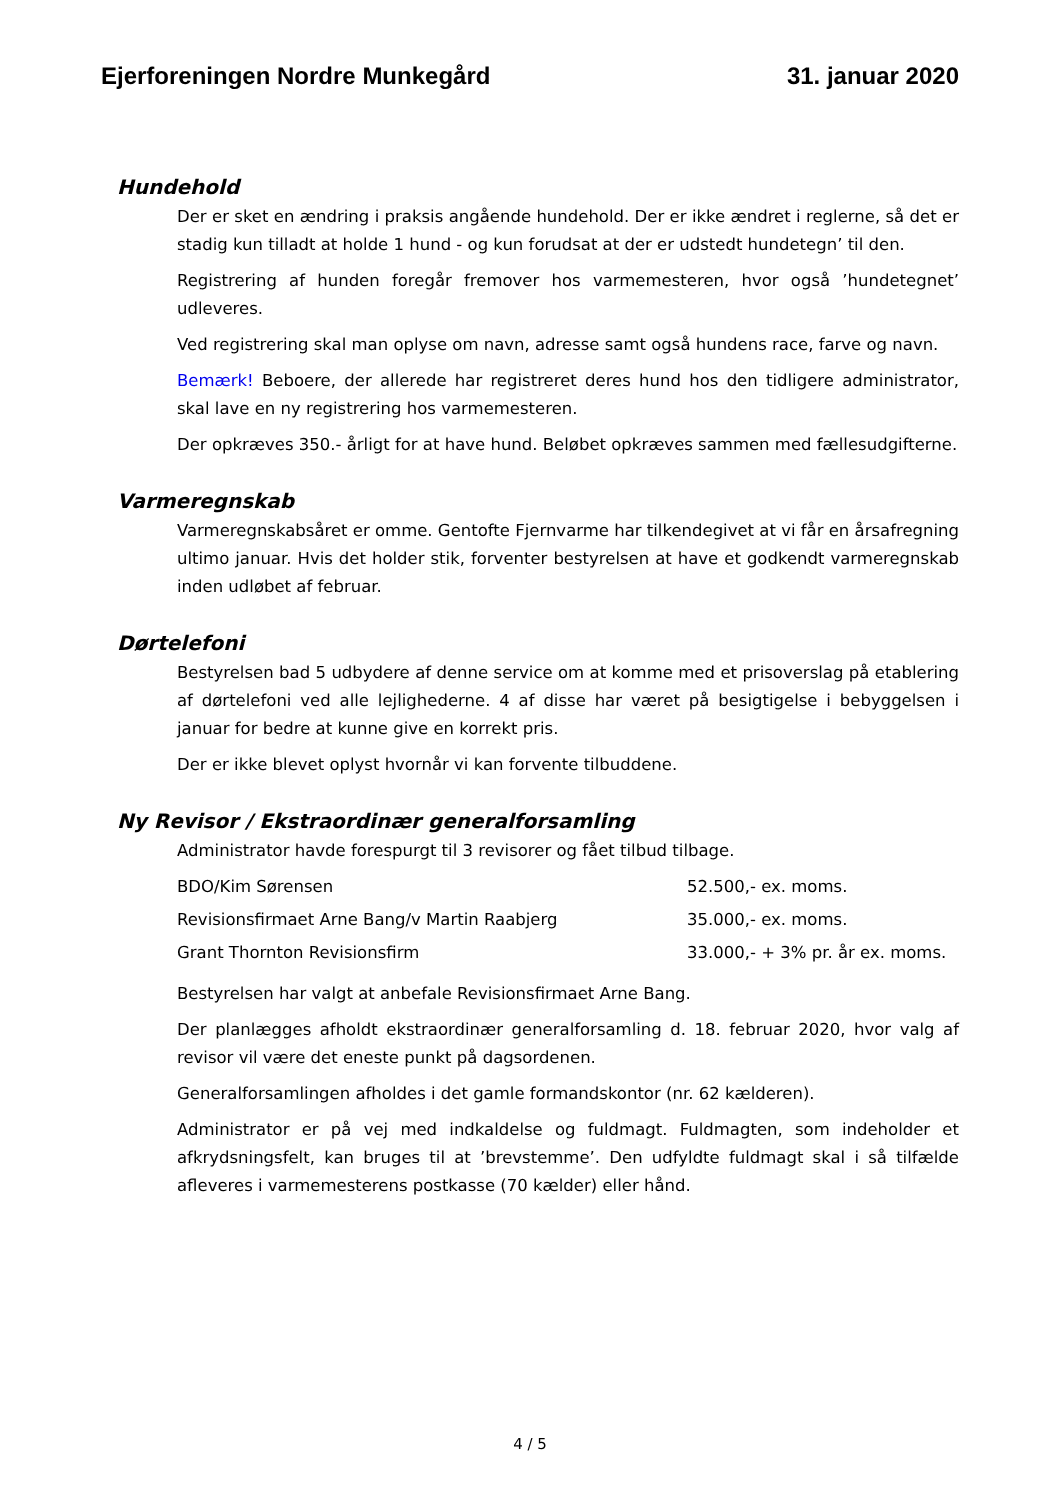Ejerforeningen Nordre Munkegård 31. januar 2020
Hundehold
Der er sket en ændring i praksis angående hundehold. Der er ikke ændret i reglerne, så det er stadig kun tilladt at holde 1 hund - og kun forudsat at der er udstedt hundetegn’ til den.
Registrering af hunden foregår fremover hos varmemesteren, hvor også ’hundetegnet’ udleveres.
Ved registrering skal man oplyse om navn, adresse samt også hundens race, farve og navn.
Bemærk! Beboere, der allerede har registreret deres hund hos den tidligere administrator, skal lave en ny registrering hos varmemesteren.
Der opkræves 350.- årligt for at have hund. Beløbet opkræves sammen med fællesudgifterne.
Varmeregnskab
Varmeregnskabsåret er omme. Gentofte Fjernvarme har tilkendegivet at vi får en årsafregning ultimo januar. Hvis det holder stik, forventer bestyrelsen at have et godkendt varmeregnskab inden udløbet af februar.
Dørtelefoni
Bestyrelsen bad 5 udbydere af denne service om at komme med et prisoverslag på etablering af dørtelefoni ved alle lejlighederne. 4 af disse har været på besigtigelse i bebyggelsen i januar for bedre at kunne give en korrekt pris.
Der er ikke blevet oplyst hvornår vi kan forvente tilbuddene.
Ny Revisor / Ekstraordinær generalforsamling
Administrator havde forespurgt til 3 revisorer og fået tilbud tilbage.
| BDO/Kim Sørensen | 52.500,- ex. moms. |
| Revisionsfirmaet Arne Bang/v Martin Raabjerg | 35.000,- ex. moms. |
| Grant Thornton Revisionsfirm | 33.000,- + 3% pr. år ex. moms. |
Bestyrelsen har valgt at anbefale Revisionsfirmaet Arne Bang.
Der planlægges afholdt ekstraordinær generalforsamling d. 18. februar 2020, hvor valg af revisor vil være det eneste punkt på dagsordenen.
Generalforsamlingen afholdes i det gamle formandskontor (nr. 62 kælderen).
Administrator er på vej med indkaldelse og fuldmagt. Fuldmagten, som indeholder et afkrydsningsfelt, kan bruges til at ’brevstemme’. Den udfyldte fuldmagt skal i så tilfælde afleveres i varmemesterens postkasse (70 kælder) eller hånd.
4 / 5